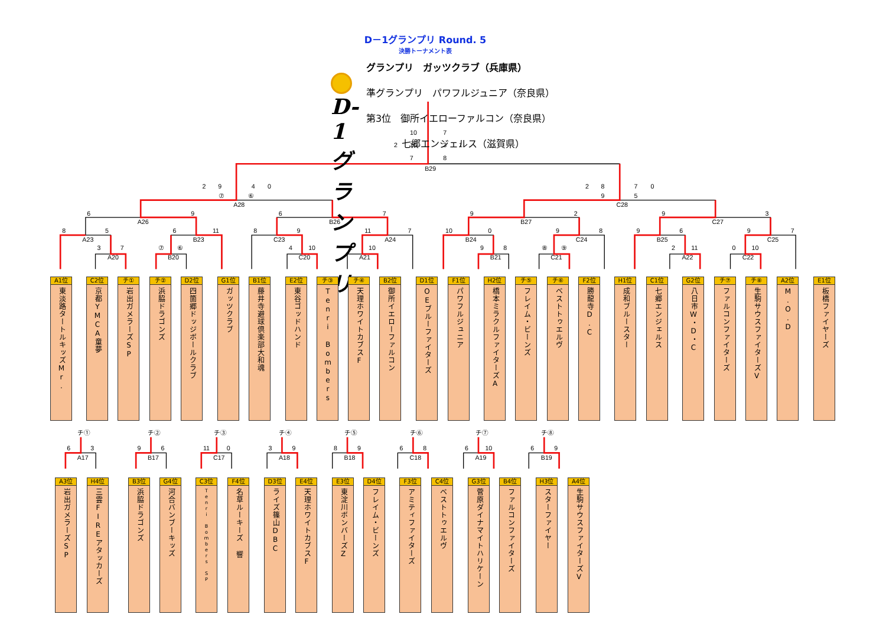10
7
2
10
3
1
7
8
B29
2
9
4
0
⑦
⑥
A28
2
8
7
0
9
5
C28
6
9
A26
6
7
B26
9
2
B27
9
3
C27
8
5
A23
6
11
B23
8
9
C23
11
7
A24
10
0
B24
9
8
C24
9
6
B25
9
7
C25
3
7
A20
⑦
⑥
B20
4
10
C20
2
10
A21
9
8
B21
⑧
⑨
C21
2
11
A22
0
10
C22
チ①
6
3
A17
チ②
9
6
B17
チ③
11
0
C17
チ④
3
9
A18
チ⑤
8
9
B18
チ⑥
6
8
C18
チ⑦
6
10
A19
チ⑧
6
9
B19
D－1グランプリ Round. 5
決勝トーナメント表
D-1グランプリ
グランプリ　ガッツクラブ（兵庫県）
準グランプリ　パワフルジュニア（奈良県）
第3位　御所イエローファルコン（奈良県）
七郷エンジェルス（滋賀県）
A1位
東淡路タートルキッズMr.
C2位
京都YMCA童夢
チ①
岩出ガメラーズSP
チ②
浜脇ドラゴンズ
D2位
四箇郷ドッジボールクラブ
G1位
ガッツクラブ
B1位
藤井寺避球倶楽部大和魂
E2位
東谷ゴッドハンド
チ③
Tenri Bombers
チ④
天理ホワイトカブスF
B2位
御所イエローファルコン
D1位
OEブルーファイターズ
F1位
パワフルジュニア
H2位
橋本ミラクルファイターズA
チ⑤
フレイム・ビーンズ
チ⑥
ベストトゥエルヴ
F2位
勝龍寺D.C
H1位
成和ブルースター
C1位
七郷エンジェルス
G2位
八日市W・D・C
チ⑦
ファルコンファイターズ
チ⑧
生駒サウスファイターズV
A2位
M.O.D
E1位
板橋ファイヤーズ
A3位
岩出ガメラーズSP
H4位
三雲FIREアタッカーズ
B3位
浜脇ドラゴンズ
G4位
河合バンブーキッズ
C3位
Tenri Bombers SP
F4位
名草ルーキーズ 響
D3位
ライズ篠山DBC
E4位
天理ホワイトカブスF
E3位
東淀川ボンバーズZ
D4位
フレイム・ビーンズ
F3位
アミティファイターズ
C4位
ベストトゥエルヴ
G3位
菅原ダイナマイトハリケーン
B4位
ファルコンファイターズ
H3位
スターファイヤー
A4位
生駒サウスファイターズV